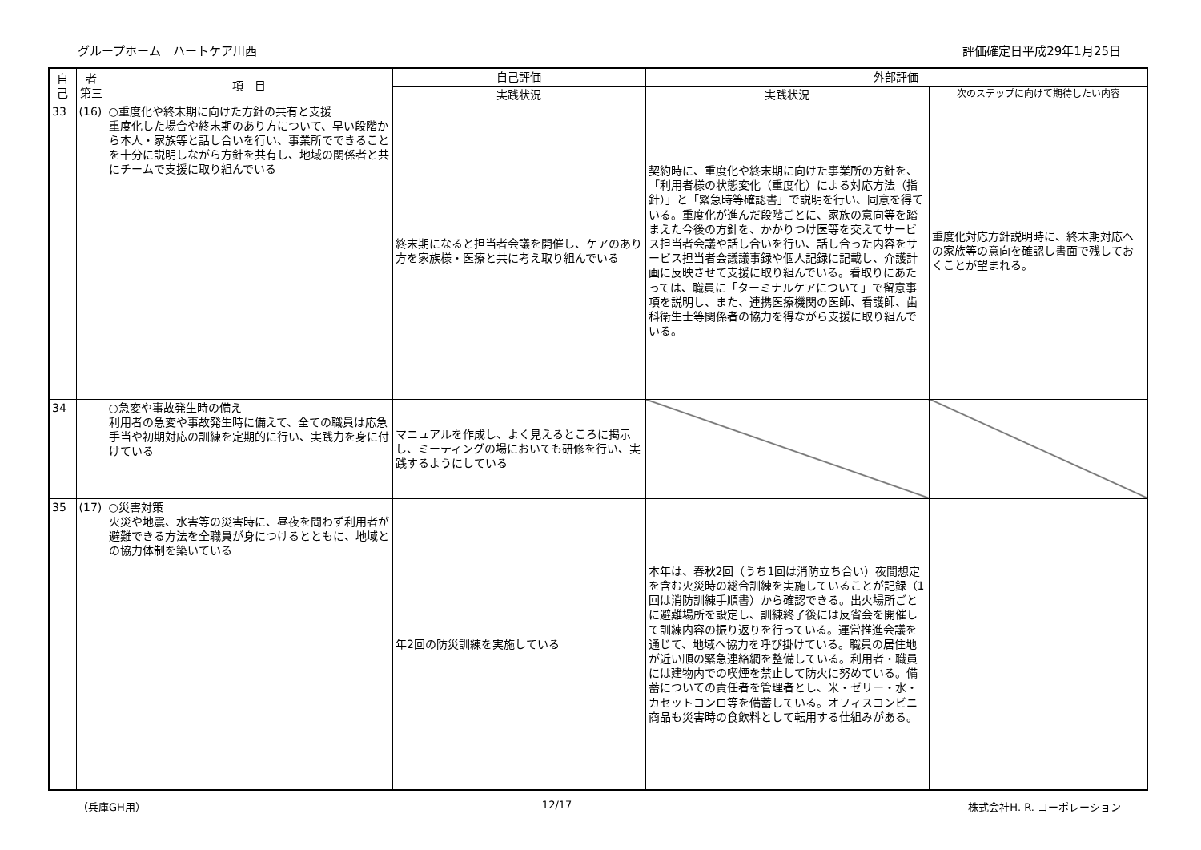グループホーム　ハートケア川西 評価確定日平成29年1月25日
| 自己 | 者 第三 | 項 目 | 自己評価 | 外部評価 | |
| --- | --- | --- | --- | --- | --- |
| | | | 実践状況 | 実践状況 | 次のステップに向けて期待したい内容 |
| 33 | (16) | ○重度化や終末期に向けた方針の共有と支援 重度化した場合や終末期のあり方について、早い段階から本人・家族等と話し合いを行い、事業所でできることを十分に説明しながら方針を共有し、地域の関係者と共にチームで支援に取り組んでいる | 終末期になると担当者会議を開催し、ケアのあり方を家族様・医療と共に考え取り組んでいる | 契約時に、重度化や終末期に向けた事業所の方針を、「利用者様の状態変化（重度化）による対応方法（指針）」と「緊急時等確認書」で説明を行い、同意を得ている。重度化が進んだ段階ごとに、家族の意向等を踏まえた今後の方針を、かかりつけ医等を交えてサービス担当者会議や話し合いを行い、話し合った内容をサービス担当者会議議事録や個人記録に記載し、介護計画に反映させて支援に取り組んでいる。看取りにあたっては、職員に「ターミナルケアについて」で留意事項を説明し、また、連携医療機関の医師、看護師、歯科衛生士等関係者の協力を得ながら支援に取り組んでいる。 | 重度化対応方針説明時に、終末期対応への家族等の意向を確認し書面で残しておくことが望まれる。 |
| 34 | | ○急変や事故発生時の備え 利用者の急変や事故発生時に備えて、全ての職員は応急手当や初期対応の訓練を定期的に行い、実践力を身に付けている | マニュアルを作成し、よく見えるところに掲示し、ミーティングの場においても研修を行い、実践するようにしている | | |
| 35 | (17) | ○災害対策 火災や地震、水害等の災害時に、昼夜を問わず利用者が避難できる方法を全職員が身につけるとともに、地域との協力体制を築いている | 年2回の防災訓練を実施している | 本年は、春秋2回（うち1回は消防立ち合い）夜間想定を含む火災時の総合訓練を実施していることが記録（1回は消防訓練手順書）から確認できる。出火場所ごとに避難場所を設定し、訓練終了後には反省会を開催して訓練内容の振り返りを行っている。運営推進会議を通じて、地域へ協力を呼び掛けている。職員の居住地が近い順の緊急連絡網を整備している。利用者・職員には建物内での喫煙を禁止して防火に努めている。備蓄についての責任者を管理者とし、米・ゼリー・水・カセットコンロ等を備蓄している。オフィスコンビニ商品も災害時の食飲料として転用する仕組みがある。 | |
（兵庫GH用） 12/17 株式会社H. R. コーポレーション